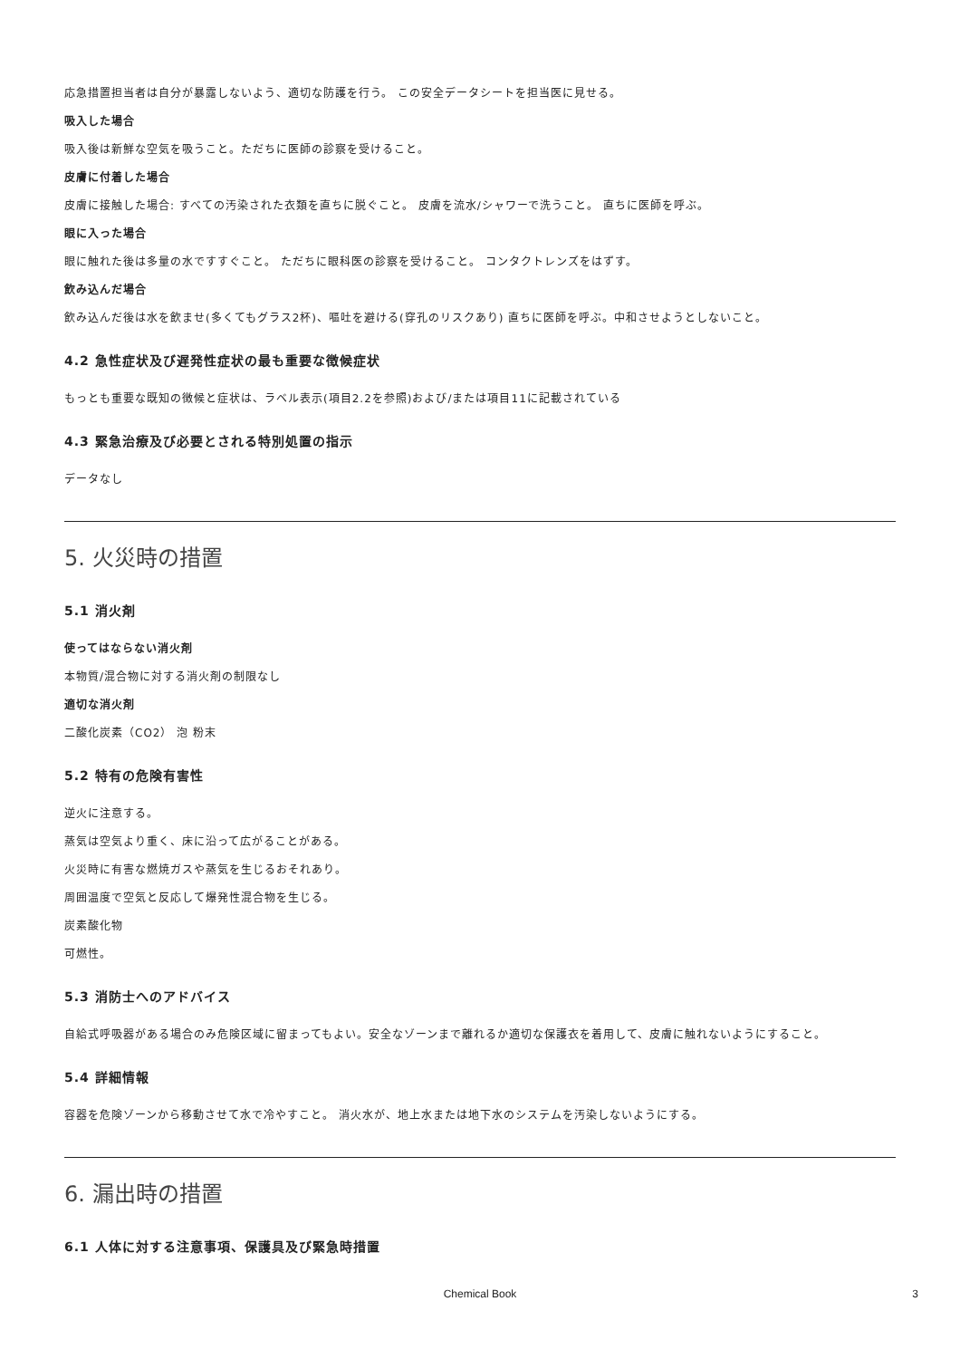応急措置担当者は自分が暴露しないよう、適切な防護を行う。 この安全データシートを担当医に見せる。
吸入した場合
吸入後は新鮮な空気を吸うこと。ただちに医師の診察を受けること。
皮膚に付着した場合
皮膚に接触した場合: すべての汚染された衣類を直ちに脱ぐこと。 皮膚を流水/シャワーで洗うこと。 直ちに医師を呼ぶ。
眼に入った場合
眼に触れた後は多量の水ですすぐこと。 ただちに眼科医の診察を受けること。 コンタクトレンズをはずす。
飲み込んだ場合
飲み込んだ後は水を飲ませ(多くてもグラス2杯)、嘔吐を避ける(穿孔のリスクあり) 直ちに医師を呼ぶ。中和させようとしないこと。
4.2 急性症状及び遅発性症状の最も重要な徴候症状
もっとも重要な既知の徴候と症状は、ラベル表示(項目2.2を参照)および/または項目11に記載されている
4.3 緊急治療及び必要とされる特別処置の指示
データなし
5. 火災時の措置
5.1 消火剤
使ってはならない消火剤
本物質/混合物に対する消火剤の制限なし
適切な消火剤
二酸化炭素（CO2） 泡 粉末
5.2 特有の危険有害性
逆火に注意する。
蒸気は空気より重く、床に沿って広がることがある。
火災時に有害な燃焼ガスや蒸気を生じるおそれあり。
周囲温度で空気と反応して爆発性混合物を生じる。
炭素酸化物
可燃性。
5.3 消防士へのアドバイス
自給式呼吸器がある場合のみ危険区域に留まってもよい。安全なゾーンまで離れるか適切な保護衣を着用して、皮膚に触れないようにすること。
5.4 詳細情報
容器を危険ゾーンから移動させて水で冷やすこと。 消火水が、地上水または地下水のシステムを汚染しないようにする。
6. 漏出時の措置
6.1 人体に対する注意事項、保護具及び緊急時措置
Chemical Book 3